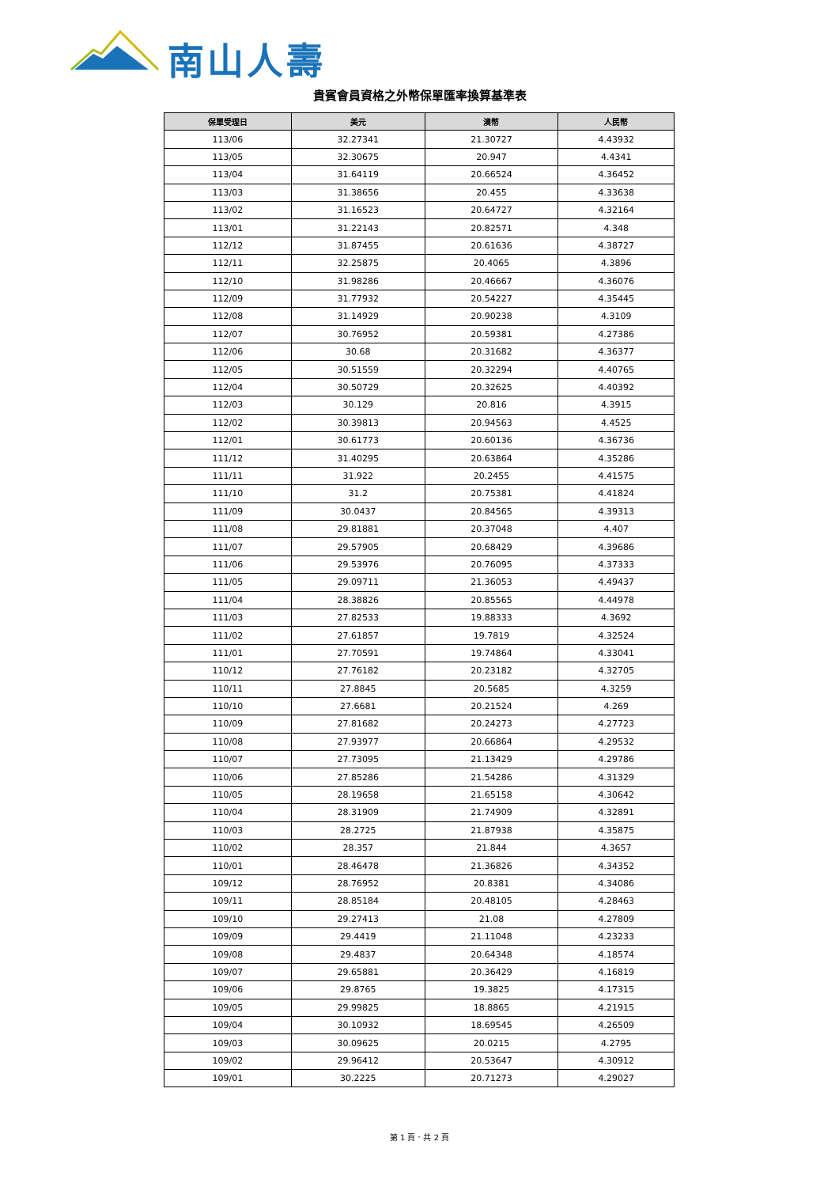南山人壽
貴賓會員資格之外幣保單匯率換算基準表
| 保單受理日 | 美元 | 澳幣 | 人民幣 |
| --- | --- | --- | --- |
| 113/06 | 32.27341 | 21.30727 | 4.43932 |
| 113/05 | 32.30675 | 20.947 | 4.4341 |
| 113/04 | 31.64119 | 20.66524 | 4.36452 |
| 113/03 | 31.38656 | 20.455 | 4.33638 |
| 113/02 | 31.16523 | 20.64727 | 4.32164 |
| 113/01 | 31.22143 | 20.82571 | 4.348 |
| 112/12 | 31.87455 | 20.61636 | 4.38727 |
| 112/11 | 32.25875 | 20.4065 | 4.3896 |
| 112/10 | 31.98286 | 20.46667 | 4.36076 |
| 112/09 | 31.77932 | 20.54227 | 4.35445 |
| 112/08 | 31.14929 | 20.90238 | 4.3109 |
| 112/07 | 30.76952 | 20.59381 | 4.27386 |
| 112/06 | 30.68 | 20.31682 | 4.36377 |
| 112/05 | 30.51559 | 20.32294 | 4.40765 |
| 112/04 | 30.50729 | 20.32625 | 4.40392 |
| 112/03 | 30.129 | 20.816 | 4.3915 |
| 112/02 | 30.39813 | 20.94563 | 4.4525 |
| 112/01 | 30.61773 | 20.60136 | 4.36736 |
| 111/12 | 31.40295 | 20.63864 | 4.35286 |
| 111/11 | 31.922 | 20.2455 | 4.41575 |
| 111/10 | 31.2 | 20.75381 | 4.41824 |
| 111/09 | 30.0437 | 20.84565 | 4.39313 |
| 111/08 | 29.81881 | 20.37048 | 4.407 |
| 111/07 | 29.57905 | 20.68429 | 4.39686 |
| 111/06 | 29.53976 | 20.76095 | 4.37333 |
| 111/05 | 29.09711 | 21.36053 | 4.49437 |
| 111/04 | 28.38826 | 20.85565 | 4.44978 |
| 111/03 | 27.82533 | 19.88333 | 4.3692 |
| 111/02 | 27.61857 | 19.7819 | 4.32524 |
| 111/01 | 27.70591 | 19.74864 | 4.33041 |
| 110/12 | 27.76182 | 20.23182 | 4.32705 |
| 110/11 | 27.8845 | 20.5685 | 4.3259 |
| 110/10 | 27.6681 | 20.21524 | 4.269 |
| 110/09 | 27.81682 | 20.24273 | 4.27723 |
| 110/08 | 27.93977 | 20.66864 | 4.29532 |
| 110/07 | 27.73095 | 21.13429 | 4.29786 |
| 110/06 | 27.85286 | 21.54286 | 4.31329 |
| 110/05 | 28.19658 | 21.65158 | 4.30642 |
| 110/04 | 28.31909 | 21.74909 | 4.32891 |
| 110/03 | 28.2725 | 21.87938 | 4.35875 |
| 110/02 | 28.357 | 21.844 | 4.3657 |
| 110/01 | 28.46478 | 21.36826 | 4.34352 |
| 109/12 | 28.76952 | 20.8381 | 4.34086 |
| 109/11 | 28.85184 | 20.48105 | 4.28463 |
| 109/10 | 29.27413 | 21.08 | 4.27809 |
| 109/09 | 29.4419 | 21.11048 | 4.23233 |
| 109/08 | 29.4837 | 20.64348 | 4.18574 |
| 109/07 | 29.65881 | 20.36429 | 4.16819 |
| 109/06 | 29.8765 | 19.3825 | 4.17315 |
| 109/05 | 29.99825 | 18.8865 | 4.21915 |
| 109/04 | 30.10932 | 18.69545 | 4.26509 |
| 109/03 | 30.09625 | 20.0215 | 4.2795 |
| 109/02 | 29.96412 | 20.53647 | 4.30912 |
| 109/01 | 30.2225 | 20.71273 | 4.29027 |
第 1 頁．共 2 頁